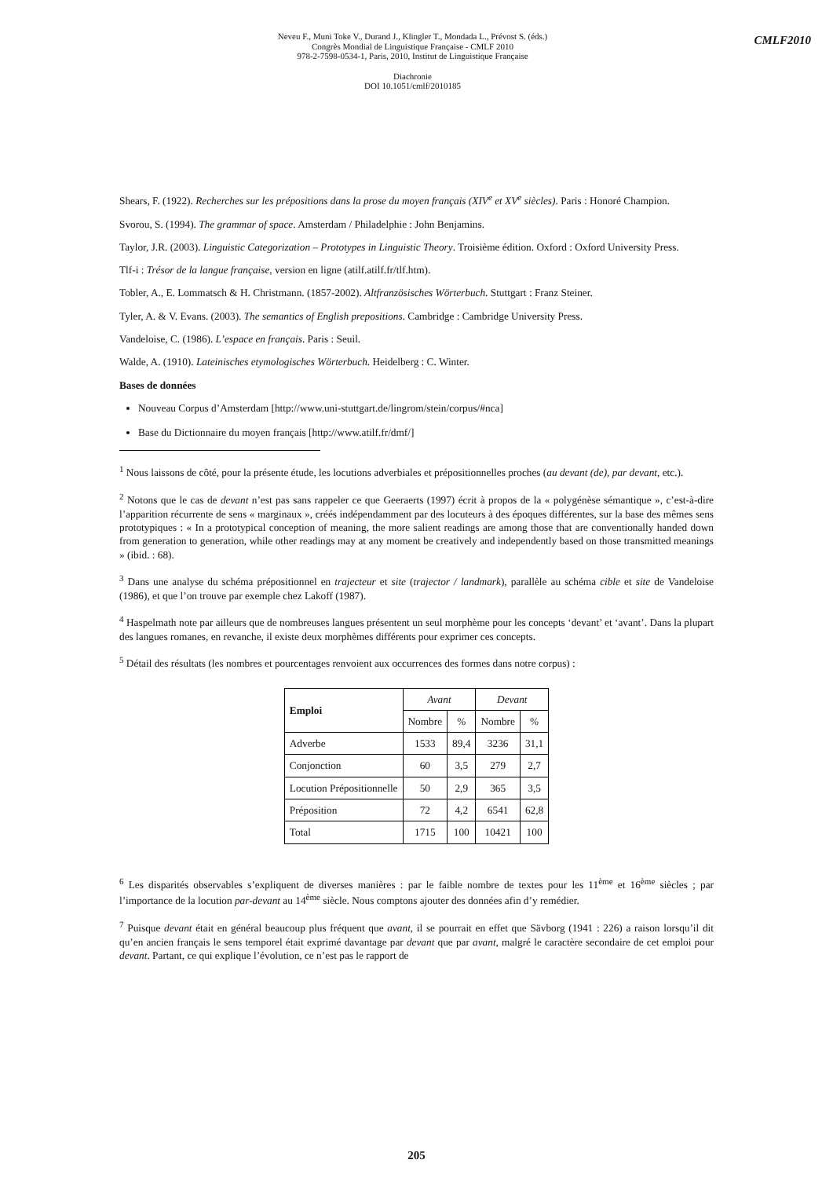CMLF2010
Neveu F., Muni Toke V., Durand J., Klingler T., Mondada L., Prévost S. (éds.)
Congrès Mondial de Linguistique Française - CMLF 2010
978-2-7598-0534-1, Paris, 2010, Institut de Linguistique Française
Diachronie
DOI 10.1051/cmlf/2010185
Shears, F. (1922). Recherches sur les prépositions dans la prose du moyen français (XIV<sup>e</sup> et XV<sup>e</sup> siècles). Paris : Honoré Champion.
Svorou, S. (1994). The grammar of space. Amsterdam / Philadelphie : John Benjamins.
Taylor, J.R. (2003). Linguistic Categorization – Prototypes in Linguistic Theory. Troisième édition. Oxford : Oxford University Press.
Tlf-i : Trésor de la langue française, version en ligne (atilf.atilf.fr/tlf.htm).
Tobler, A., E. Lommatsch & H. Christmann. (1857-2002). Altfranzösisches Wörterbuch. Stuttgart : Franz Steiner.
Tyler, A. & V. Evans. (2003). The semantics of English prepositions. Cambridge : Cambridge University Press.
Vandeloise, C. (1986). L’espace en français. Paris : Seuil.
Walde, A. (1910). Lateinisches etymologisches Wörterbuch. Heidelberg : C. Winter.
Bases de données
Nouveau Corpus d’Amsterdam [http://www.uni-stuttgart.de/lingrom/stein/corpus/#nca]
Base du Dictionnaire du moyen français [http://www.atilf.fr/dmf/]
<sup>1</sup> Nous laissons de côté, pour la présente étude, les locutions adverbiales et prépositionnelles proches (au devant (de), par devant, etc.).
<sup>2</sup> Notons que le cas de devant n’est pas sans rappeler ce que Geeraerts (1997) écrit à propos de la « polygénèse sémantique », c’est-à-dire l’apparition récurrente de sens « marginaux », créés indépendamment par des locuteurs à des époques différentes, sur la base des mêmes sens prototypiques : « In a prototypical conception of meaning, the more salient readings are among those that are conventionally handed down from generation to generation, while other readings may at any moment be creatively and independently based on those transmitted meanings » (ibid. : 68).
<sup>3</sup> Dans une analyse du schéma prépositionnel en trajecteur et site (trajector / landmark), parallèle au schéma cible et site de Vandeloise (1986), et que l’on trouve par exemple chez Lakoff (1987).
<sup>4</sup> Haspelmath note par ailleurs que de nombreuses langues présentent un seul morphème pour les concepts ‘devant’ et ‘avant’. Dans la plupart des langues romanes, en revanche, il existe deux morphèmes différents pour exprimer ces concepts.
<sup>5</sup> Détail des résultats (les nombres et pourcentages renvoient aux occurrences des formes dans notre corpus) :
| Emploi | Avant | | Devant | |
| --- | --- | --- | --- | --- |
| | Nombre | % | Nombre | % |
| Adverbe | 1533 | 89,4 | 3236 | 31,1 |
| Conjonction | 60 | 3,5 | 279 | 2,7 |
| Locution Prépositionnelle | 50 | 2,9 | 365 | 3,5 |
| Préposition | 72 | 4,2 | 6541 | 62,8 |
| Total | 1715 | 100 | 10421 | 100 |
<sup>6</sup> Les disparités observables s’expliquent de diverses manières : par le faible nombre de textes pour les 11<sup>ème</sup> et 16<sup>ème</sup> siècles ; par l’importance de la locution par-devant au 14<sup>ème</sup> siècle. Nous comptons ajouter des données afin d’y remédier.
<sup>7</sup> Puisque devant était en général beaucoup plus fréquent que avant, il se pourrait en effet que Sävborg (1941 : 226) a raison lorsqu’il dit qu’en ancien français le sens temporel était exprimé davantage par devant que par avant, malgré le caractère secondaire de cet emploi pour devant. Partant, ce qui explique l’évolution, ce n’est pas le rapport de
205